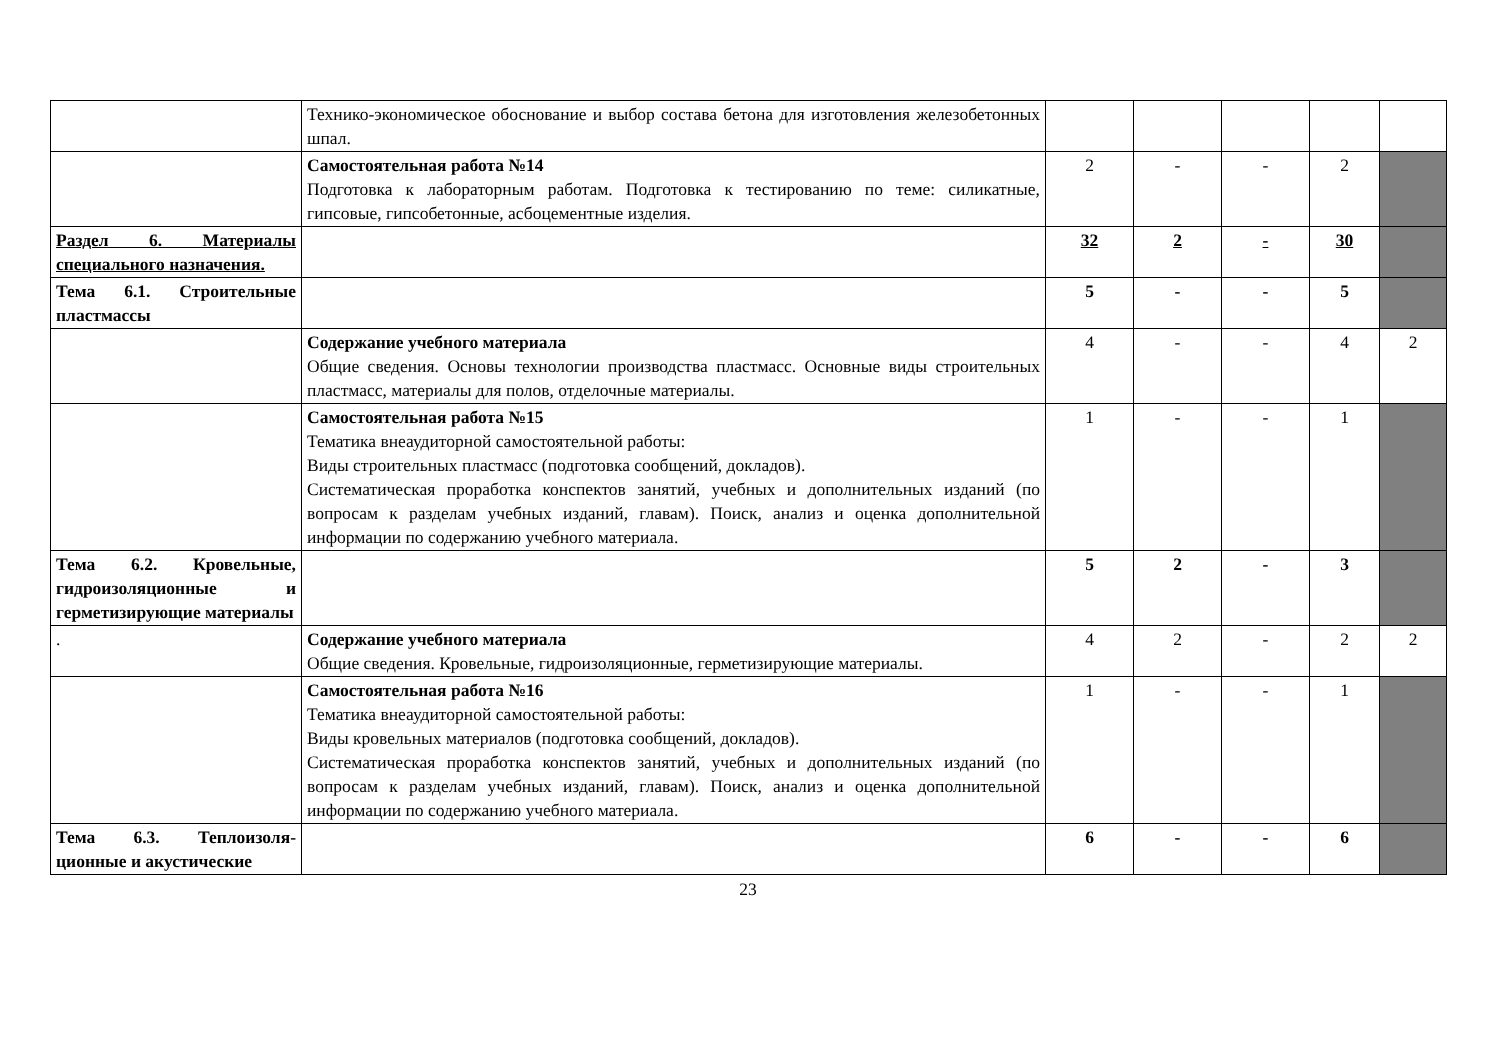| | Технико-экономическое обоснование и выбор состава бетона для изготовления железобетонных шпал. | | | | | |
| | Самостоятельная работа №14 Подготовка к лабораторным работам. Подготовка к тестированию по теме: силикатные, гипсовые, гипсобетонные, асбоцементные изделия. | 2 | - | - | 2 | |
| Раздел 6. Материалы специального назначения. | | 32 | 2 | - | 30 | |
| Тема 6.1. Строительные пластмассы | | 5 | - | - | 5 | |
| | Содержание учебного материала Общие сведения. Основы технологии производства пластмасс. Основные виды строительных пластмасс, материалы для полов, отделочные материалы. | 4 | - | - | 4 | 2 |
| | Самостоятельная работа №15 Тематика внеаудиторной самостоятельной работы: Виды строительных пластмасс (подготовка сообщений, докладов). Систематическая проработка конспектов занятий, учебных и дополнительных изданий (по вопросам к разделам учебных изданий, главам). Поиск, анализ и оценка дополнительной информации по содержанию учебного материала. | 1 | - | - | 1 | |
| Тема 6.2. Кровельные, гидроизоляционные и герметизирующие материалы | | 5 | 2 | - | 3 | |
| . | Содержание учебного материала Общие сведения. Кровельные, гидроизоляционные, герметизирующие материалы. | 4 | 2 | - | 2 | 2 |
| | Самостоятельная работа №16 Тематика внеаудиторной самостоятельной работы: Виды кровельных материалов (подготовка сообщений, докладов). Систематическая проработка конспектов занятий, учебных и дополнительных изданий (по вопросам к разделам учебных изданий, главам). Поиск, анализ и оценка дополнительной информации по содержанию учебного материала. | 1 | - | - | 1 | |
| Тема 6.3. Теплоизоля-ционные и акустические | | 6 | - | - | 6 | |
23